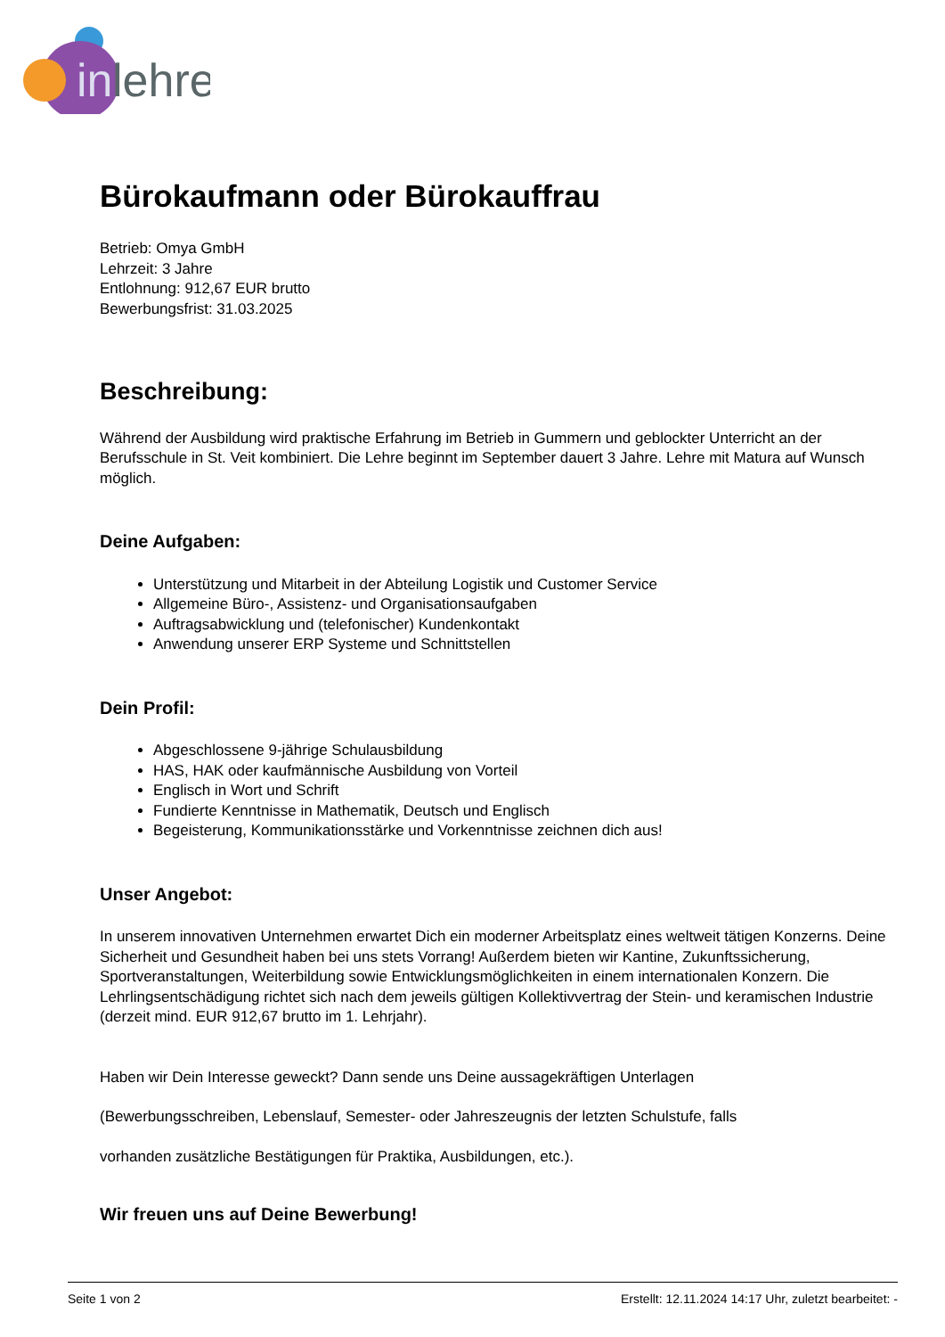in
lehre
Bürokaufmann oder Bürokauffrau
Betrieb: Omya GmbH
Lehrzeit: 3 Jahre
Entlohnung: 912,67 EUR brutto
Bewerbungsfrist: 31.03.2025
Beschreibung:
Während der Ausbildung wird praktische Erfahrung im Betrieb in Gummern und geblockter Unterricht an der Berufsschule in St. Veit kombiniert. Die Lehre beginnt im September dauert 3 Jahre. Lehre mit Matura auf Wunsch möglich.
Deine Aufgaben:
Unterstützung und Mitarbeit in der Abteilung Logistik und Customer Service
Allgemeine Büro-, Assistenz- und Organisationsaufgaben
Auftragsabwicklung und (telefonischer) Kundenkontakt
Anwendung unserer ERP Systeme und Schnittstellen
Dein Profil:
Abgeschlossene 9-jährige Schulausbildung
HAS, HAK oder kaufmännische Ausbildung von Vorteil
Englisch in Wort und Schrift
Fundierte Kenntnisse in Mathematik, Deutsch und Englisch
Begeisterung, Kommunikationsstärke und Vorkenntnisse zeichnen dich aus!
Unser Angebot:
In unserem innovativen Unternehmen erwartet Dich ein moderner Arbeitsplatz eines weltweit tätigen Konzerns. Deine Sicherheit und Gesundheit haben bei uns stets Vorrang! Außerdem bieten wir Kantine, Zukunftssicherung, Sportveranstaltungen, Weiterbildung sowie Entwicklungsmöglichkeiten in einem internationalen Konzern. Die Lehrlingsentschädigung richtet sich nach dem jeweils gültigen Kollektivvertrag der Stein- und keramischen Industrie (derzeit mind. EUR 912,67 brutto im 1. Lehrjahr).
Haben wir Dein Interesse geweckt? Dann sende uns Deine aussagekräftigen Unterlagen
(Bewerbungsschreiben, Lebenslauf, Semester- oder Jahreszeugnis der letzten Schulstufe, falls
vorhanden zusätzliche Bestätigungen für Praktika, Ausbildungen, etc.).
Wir freuen uns auf Deine Bewerbung!
Seite 1 von 2 Erstellt: 12.11.2024 14:17 Uhr, zuletzt bearbeitet: -